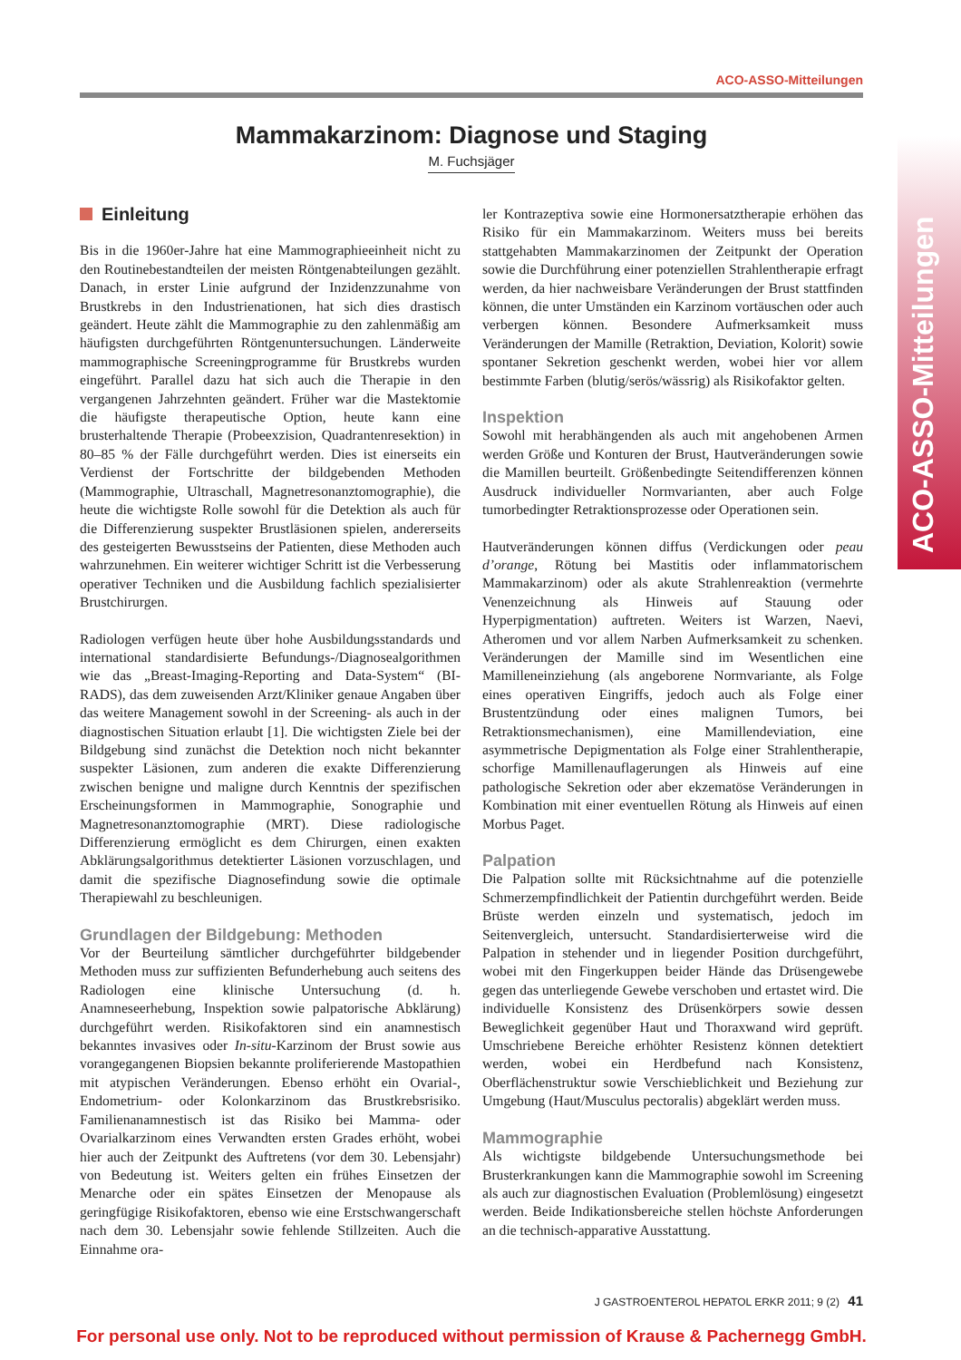ACO-ASSO-Mitteilungen
ACO-ASSO-Mitteilungen
Mammakarzinom: Diagnose und Staging
M. Fuchsjäger
Einleitung
Bis in die 1960er-Jahre hat eine Mammographieeinheit nicht zu den Routinebestandteilen der meisten Röntgenabteilungen gezählt. Danach, in erster Linie aufgrund der Inzidenzzunahme von Brustkrebs in den Industrienationen, hat sich dies drastisch geändert. Heute zählt die Mammographie zu den zahlenmäßig am häufigsten durchgeführten Röntgenuntersuchungen. Länderweite mammographische Screeningprogramme für Brustkrebs wurden eingeführt. Parallel dazu hat sich auch die Therapie in den vergangenen Jahrzehnten geändert. Früher war die Mastektomie die häufigste therapeutische Option, heute kann eine brusterhaltende Therapie (Probeexzision, Quadrantenresektion) in 80–85 % der Fälle durchgeführt werden. Dies ist einerseits ein Verdienst der Fortschritte der bildgebenden Methoden (Mammographie, Ultraschall, Magnetresonanztomographie), die heute die wichtigste Rolle sowohl für die Detektion als auch für die Differenzierung suspekter Brustläsionen spielen, andererseits des gesteigerten Bewusstseins der Patienten, diese Methoden auch wahrzunehmen. Ein weiterer wichtiger Schritt ist die Verbesserung operativer Techniken und die Ausbildung fachlich spezialisierter Brustchirurgen.
Radiologen verfügen heute über hohe Ausbildungsstandards und international standardisierte Befundungs-/Diagnosealgorithmen wie das „Breast-Imaging-Reporting and Data-System“ (BI-RADS), das dem zuweisenden Arzt/Kliniker genaue Angaben über das weitere Management sowohl in der Screening- als auch in der diagnostischen Situation erlaubt [1]. Die wichtigsten Ziele bei der Bildgebung sind zunächst die Detektion noch nicht bekannter suspekter Läsionen, zum anderen die exakte Differenzierung zwischen benigne und maligne durch Kenntnis der spezifischen Erscheinungsformen in Mammographie, Sonographie und Magnetresonanztomographie (MRT). Diese radiologische Differenzierung ermöglicht es dem Chirurgen, einen exakten Abklärungsalgorithmus detektierter Läsionen vorzuschlagen, und damit die spezifische Diagnosefindung sowie die optimale Therapiewahl zu beschleunigen.
Grundlagen der Bildgebung: Methoden
Vor der Beurteilung sämtlicher durchgeführter bildgebender Methoden muss zur suffizienten Befunderhebung auch seitens des Radiologen eine klinische Untersuchung (d. h. Anamneseerhebung, Inspektion sowie palpatorische Abklärung) durchgeführt werden. Risikofaktoren sind ein anamnestisch bekanntes invasives oder In-situ-Karzinom der Brust sowie aus vorangegangenen Biopsien bekannte proliferierende Mastopathien mit atypischen Veränderungen. Ebenso erhöht ein Ovarial-, Endometrium- oder Kolonkarzinom das Brustkrebsrisiko. Familienanamnestisch ist das Risiko bei Mamma- oder Ovarialkarzinom eines Verwandten ersten Grades erhöht, wobei hier auch der Zeitpunkt des Auftretens (vor dem 30. Lebensjahr) von Bedeutung ist. Weiters gelten ein frühes Einsetzen der Menarche oder ein spätes Einsetzen der Menopause als geringfügige Risikofaktoren, ebenso wie eine Erstschwangerschaft nach dem 30. Lebensjahr sowie fehlende Stillzeiten. Auch die Einnahme ora-
ler Kontrazeptiva sowie eine Hormonersatztherapie erhöhen das Risiko für ein Mammakarzinom. Weiters muss bei bereits stattgehabten Mammakarzinomen der Zeitpunkt der Operation sowie die Durchführung einer potenziellen Strahlentherapie erfragt werden, da hier nachweisbare Veränderungen der Brust stattfinden können, die unter Umständen ein Karzinom vortäuschen oder auch verbergen können. Besondere Aufmerksamkeit muss Veränderungen der Mamille (Retraktion, Deviation, Kolorit) sowie spontaner Sekretion geschenkt werden, wobei hier vor allem bestimmte Farben (blutig/serös/wässrig) als Risikofaktor gelten.
Inspektion
Sowohl mit herabhängenden als auch mit angehobenen Armen werden Größe und Konturen der Brust, Hautveränderungen sowie die Mamillen beurteilt. Größenbedingte Seitendifferenzen können Ausdruck individueller Normvarianten, aber auch Folge tumorbedingter Retraktionsprozesse oder Operationen sein.
Hautveränderungen können diffus (Verdickungen oder peau d’orange, Rötung bei Mastitis oder inflammatorischem Mammakarzinom) oder als akute Strahlenreaktion (vermehrte Venenzeichnung als Hinweis auf Stauung oder Hyperpigmentation) auftreten. Weiters ist Warzen, Naevi, Atheromen und vor allem Narben Aufmerksamkeit zu schenken. Veränderungen der Mamille sind im Wesentlichen eine Mamilleneinziehung (als angeborene Normvariante, als Folge eines operativen Eingriffs, jedoch auch als Folge einer Brustentzündung oder eines malignen Tumors, bei Retraktionsmechanismen), eine Mamillendeviation, eine asymmetrische Depigmentation als Folge einer Strahlentherapie, schorfige Mamillenauflagerungen als Hinweis auf eine pathologische Sekretion oder aber ekzematöse Veränderungen in Kombination mit einer eventuellen Rötung als Hinweis auf einen Morbus Paget.
Palpation
Die Palpation sollte mit Rücksichtnahme auf die potenzielle Schmerzempfindlichkeit der Patientin durchgeführt werden. Beide Brüste werden einzeln und systematisch, jedoch im Seitenvergleich, untersucht. Standardisierterweise wird die Palpation in stehender und in liegender Position durchgeführt, wobei mit den Fingerkuppen beider Hände das Drüsengewebe gegen das unterliegende Gewebe verschoben und ertastet wird. Die individuelle Konsistenz des Drüsenkörpers sowie dessen Beweglichkeit gegenüber Haut und Thoraxwand wird geprüft. Umschriebene Bereiche erhöhter Resistenz können detektiert werden, wobei ein Herdbefund nach Konsistenz, Oberflächenstruktur sowie Verschieblichkeit und Beziehung zur Umgebung (Haut/Musculus pectoralis) abgeklärt werden muss.
Mammographie
Als wichtigste bildgebende Untersuchungsmethode bei Brusterkrankungen kann die Mammographie sowohl im Screening als auch zur diagnostischen Evaluation (Problemlösung) eingesetzt werden. Beide Indikationsbereiche stellen höchste Anforderungen an die technisch-apparative Ausstattung.
J GASTROENTEROL HEPATOL ERKR 2011; 9 (2) 41
For personal use only. Not to be reproduced without permission of Krause & Pachernegg GmbH.